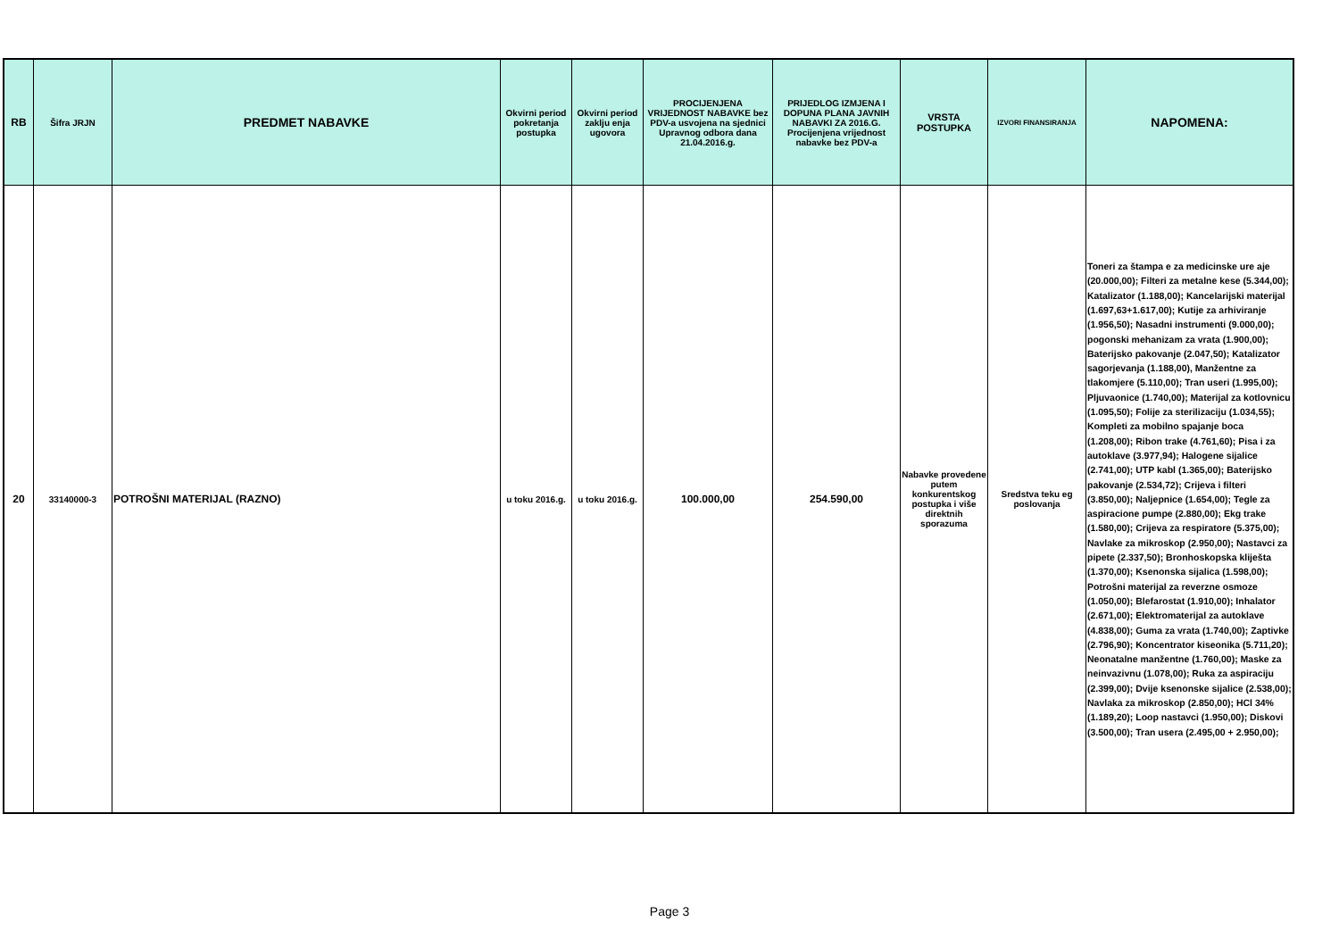| RB | Šifra JRJN | PREDMET NABAVKE | Okvirni period pokretanja postupka | Okvirni period zaklju enja ugovora | PROCIJENJENA VRIJEDNOST NABAVKE bez PDV-a usvojena na sjednici Upravnog odbora dana 21.04.2016.g. | PRIJEDLOG IZMJENA I DOPUNA PLANA JAVNIH NABAVKI ZA 2016.G. Procijenjena vrijednost nabavke bez PDV-a | VRSTA POSTUPKA | IZVORI FINANSIRANJA | NAPOMENA: |
| --- | --- | --- | --- | --- | --- | --- | --- | --- | --- |
| 20 | 33140000-3 | POTROŠNI MATERIJAL (RAZNO) | u toku 2016.g. | u toku 2016.g. | 100.000,00 | 254.590,00 | Nabavke provedene putem konkurentskog postupka i više direktnih sporazuma | Sredstva teku eg poslovanja | Toneri za štampa e za medicinske ure aje (20.000,00); Filteri za metalne kese (5.344,00); Katalizator (1.188,00); Kancelarijski materijal (1.697,63+1.617,00); Kutije za arhiviranje (1.956,50); Nasadni instrumenti (9.000,00); pogonski mehanizam za vrata (1.900,00); Baterijsko pakovanje (2.047,50); Katalizator sagorjevanja (1.188,00), Manžentne za tlakomjere (5.110,00); Tran useri (1.995,00); Pljuvaonice (1.740,00); Materijal za kotlovnicu (1.095,50); Folije za sterilizaciju (1.034,55); Kompleti za mobilno spajanje boca (1.208,00); Ribon trake (4.761,60); Pisa i za autoklave (3.977,94); Halogene sijalice (2.741,00); UTP kabl (1.365,00); Baterijsko pakovanje (2.534,72); Crijeva i filteri (3.850,00); Naljepnice (1.654,00); Tegle za aspiracione pumpe (2.880,00); Ekg trake (1.580,00); Crijeva za respiratore (5.375,00); Navlake za mikroskop (2.950,00); Nastavci za pipete (2.337,50); Bronhoskopska kliješta (1.370,00); Ksenonska sijalica (1.598,00); Potrošni materijal za reverzne osmoze (1.050,00); Blefarostat (1.910,00); Inhalator (2.671,00); Elektromaterijal za autoklave (4.838,00); Guma za vrata (1.740,00); Zaptivke (2.796,90); Koncentrator kiseonika (5.711,20); Neonatalne manžentne (1.760,00); Maske za neinvazivnu (1.078,00); Ruka za aspiraciju (2.399,00); Dvije ksenonske sijalice (2.538,00); Navlaka za mikroskop (2.850,00); HCl 34% (1.189,20); Loop nastavci (1.950,00); Diskovi (3.500,00); Tran usera (2.495,00 + 2.950,00); |
Page 3